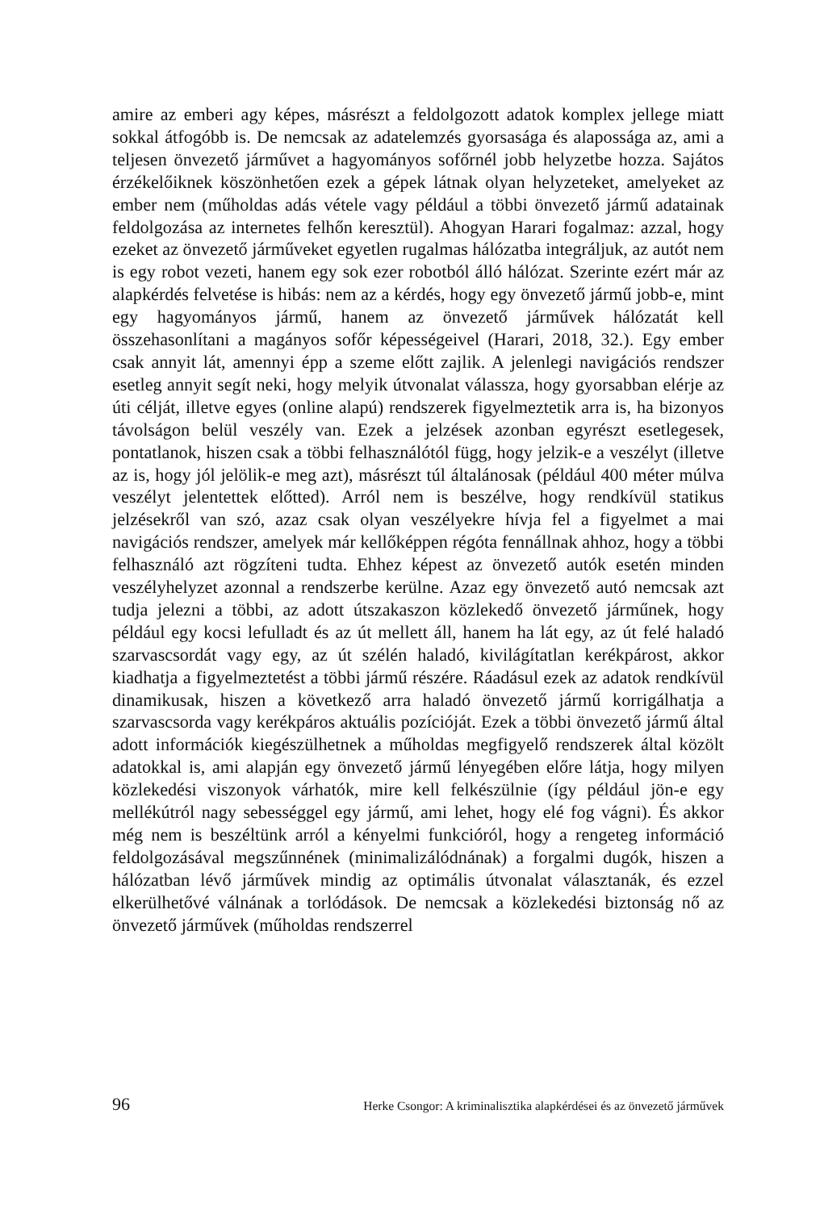amire az emberi agy képes, másrészt a feldolgozott adatok komplex jellege miatt sokkal átfogóbb is. De nemcsak az adatelemzés gyorsasága és alapossága az, ami a teljesen önvezető járművet a hagyományos sofőrnél jobb helyzetbe hozza. Sajátos érzékelőiknek köszönhetően ezek a gépek látnak olyan helyzeteket, amelyeket az ember nem (műholdas adás vétele vagy például a többi önvezető jármű adatainak feldolgozása az internetes felhőn keresztül). Ahogyan Harari fogalmaz: azzal, hogy ezeket az önvezető járműveket egyetlen rugalmas hálózatba integráljuk, az autót nem is egy robot vezeti, hanem egy sok ezer robotból álló hálózat. Szerinte ezért már az alapkérdés felvetése is hibás: nem az a kérdés, hogy egy önvezető jármű jobb-e, mint egy hagyományos jármű, hanem az önvezető járművek hálózatát kell összehasonlítani a magányos sofőr képességeivel (Harari, 2018, 32.). Egy ember csak annyit lát, amennyi épp a szeme előtt zajlik. A jelenlegi navigációs rendszer esetleg annyit segít neki, hogy melyik útvonalat válassza, hogy gyorsabban elérje az úti célját, illetve egyes (online alapú) rendszerek figyelmeztetik arra is, ha bizonyos távolságon belül veszély van. Ezek a jelzések azonban egyrészt esetlegesek, pontatlanok, hiszen csak a többi felhasználótól függ, hogy jelzik-e a veszélyt (illetve az is, hogy jól jelölik-e meg azt), másrészt túl általánosak (például 400 méter múlva veszélyt jelentettek előtted). Arról nem is beszélve, hogy rendkívül statikus jelzésekről van szó, azaz csak olyan veszélyekre hívja fel a figyelmet a mai navigációs rendszer, amelyek már kellőképpen régóta fennállnak ahhoz, hogy a többi felhasználó azt rögzíteni tudta. Ehhez képest az önvezető autók esetén minden veszélyhelyzet azonnal a rendszerbe kerülne. Azaz egy önvezető autó nemcsak azt tudja jelezni a többi, az adott útszakaszon közlekedő önvezető járműnek, hogy például egy kocsi lefulladt és az út mellett áll, hanem ha lát egy, az út felé haladó szarvascsordát vagy egy, az út szélén haladó, kivilágítatlan kerékpárost, akkor kiadhatja a figyelmeztetést a többi jármű részére. Ráadásul ezek az adatok rendkívül dinamikusak, hiszen a következő arra haladó önvezető jármű korrigálhatja a szarvascsorda vagy kerékpáros aktuális pozícióját. Ezek a többi önvezető jármű által adott információk kiegészülhetnek a műholdas megfigyelő rendszerek által közölt adatokkal is, ami alapján egy önvezető jármű lényegében előre látja, hogy milyen közlekedési viszonyok várhatók, mire kell felkészülnie (így például jön-e egy mellékútról nagy sebességgel egy jármű, ami lehet, hogy elé fog vágni). És akkor még nem is beszéltünk arról a kényelmi funkcióról, hogy a rengeteg információ feldolgozásával megszűnnének (minimalizálódnának) a forgalmi dugók, hiszen a hálózatban lévő járművek mindig az optimális útvonalat választanák, és ezzel elkerülhetővé válnának a torlódások. De nemcsak a közlekedési biztonság nő az önvezető járművek (műholdas rendszerrel
96 Herke Csongor: A kriminalisztika alapkérdései és az önvezető járművek